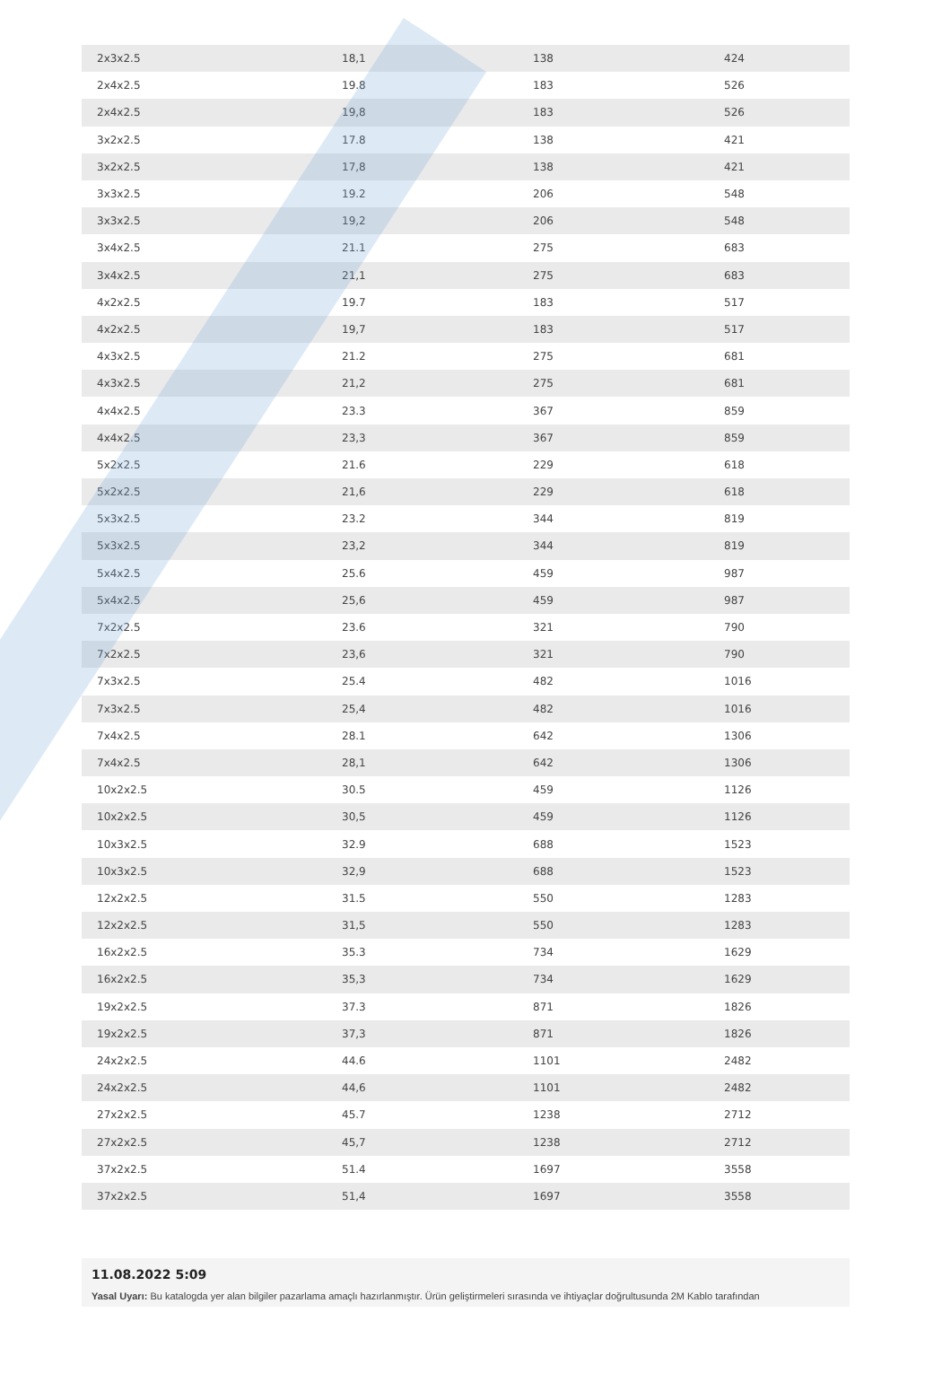| 2x3x2.5 | 18,1 | 138 | 424 |
| 2x4x2.5 | 19.8 | 183 | 526 |
| 2x4x2.5 | 19,8 | 183 | 526 |
| 3x2x2.5 | 17.8 | 138 | 421 |
| 3x2x2.5 | 17,8 | 138 | 421 |
| 3x3x2.5 | 19.2 | 206 | 548 |
| 3x3x2.5 | 19,2 | 206 | 548 |
| 3x4x2.5 | 21.1 | 275 | 683 |
| 3x4x2.5 | 21,1 | 275 | 683 |
| 4x2x2.5 | 19.7 | 183 | 517 |
| 4x2x2.5 | 19,7 | 183 | 517 |
| 4x3x2.5 | 21.2 | 275 | 681 |
| 4x3x2.5 | 21,2 | 275 | 681 |
| 4x4x2.5 | 23.3 | 367 | 859 |
| 4x4x2.5 | 23,3 | 367 | 859 |
| 5x2x2.5 | 21.6 | 229 | 618 |
| 5x2x2.5 | 21,6 | 229 | 618 |
| 5x3x2.5 | 23.2 | 344 | 819 |
| 5x3x2.5 | 23,2 | 344 | 819 |
| 5x4x2.5 | 25.6 | 459 | 987 |
| 5x4x2.5 | 25,6 | 459 | 987 |
| 7x2x2.5 | 23.6 | 321 | 790 |
| 7x2x2.5 | 23,6 | 321 | 790 |
| 7x3x2.5 | 25.4 | 482 | 1016 |
| 7x3x2.5 | 25,4 | 482 | 1016 |
| 7x4x2.5 | 28.1 | 642 | 1306 |
| 7x4x2.5 | 28,1 | 642 | 1306 |
| 10x2x2.5 | 30.5 | 459 | 1126 |
| 10x2x2.5 | 30,5 | 459 | 1126 |
| 10x3x2.5 | 32.9 | 688 | 1523 |
| 10x3x2.5 | 32,9 | 688 | 1523 |
| 12x2x2.5 | 31.5 | 550 | 1283 |
| 12x2x2.5 | 31,5 | 550 | 1283 |
| 16x2x2.5 | 35.3 | 734 | 1629 |
| 16x2x2.5 | 35,3 | 734 | 1629 |
| 19x2x2.5 | 37.3 | 871 | 1826 |
| 19x2x2.5 | 37,3 | 871 | 1826 |
| 24x2x2.5 | 44.6 | 1101 | 2482 |
| 24x2x2.5 | 44,6 | 1101 | 2482 |
| 27x2x2.5 | 45.7 | 1238 | 2712 |
| 27x2x2.5 | 45,7 | 1238 | 2712 |
| 37x2x2.5 | 51.4 | 1697 | 3558 |
| 37x2x2.5 | 51,4 | 1697 | 3558 |
11.08.2022 5:09
Yasal Uyarı: Bu katalogda yer alan bilgiler pazarlama amaçlı hazırlanmıştır. Ürün geliştirmeleri sırasında ve ihtiyaçlar doğrultusunda 2M Kablo tarafından